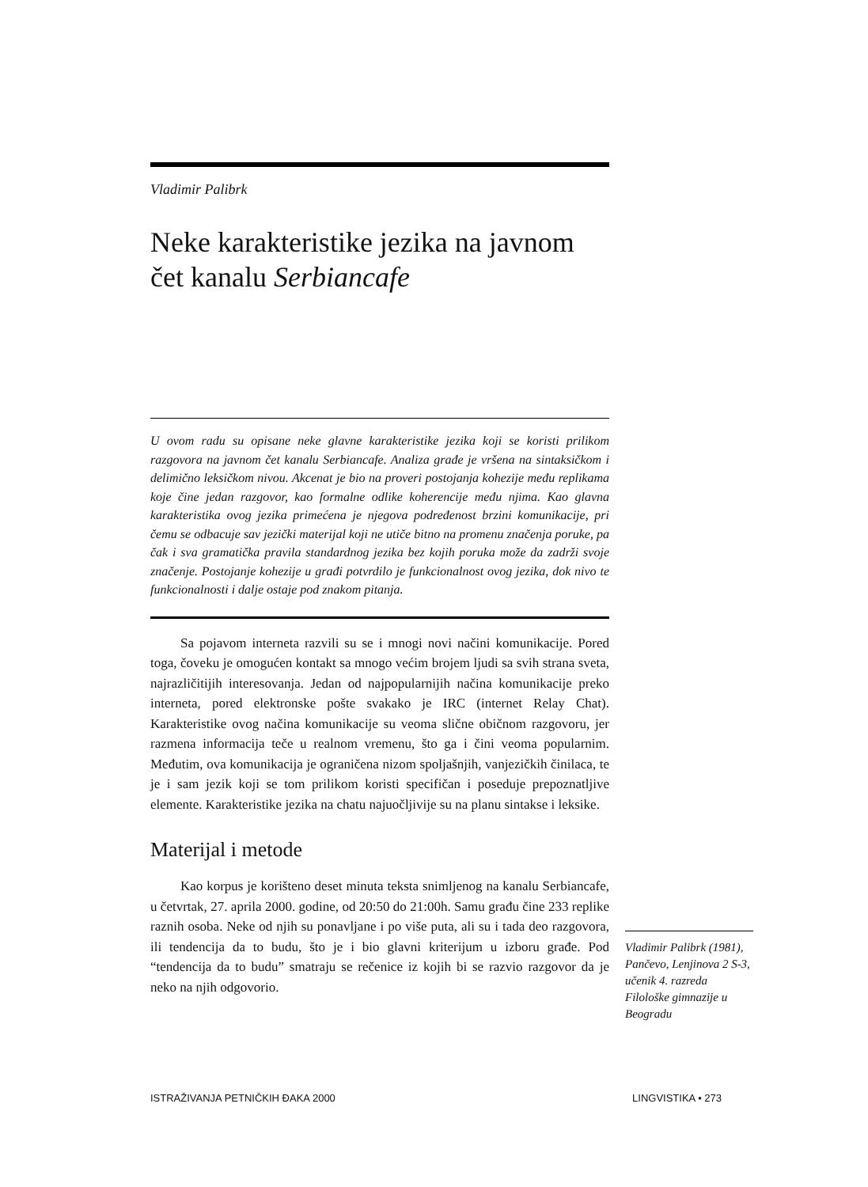Vladimir Palibrk
Neke karakteristike jezika na javnom čet kanalu Serbiancafe
U ovom radu su opisane neke glavne karakteristike jezika koji se koristi prilikom razgovora na javnom čet kanalu Serbiancafe. Analiza građe je vršena na sintaksičkom i delimično leksičkom nivou. Akcenat je bio na proveri postojanja kohezije među replikama koje čine jedan razgovor, kao formalne odlike koherencije među njima. Kao glavna karakteristika ovog jezika primećena je njegova podređenost brzini komunikacije, pri čemu se odbacuje sav jezički materijal koji ne utiče bitno na promenu značenja poruke, pa čak i sva gramatička pravila standardnog jezika bez kojih poruka može da zadrži svoje značenje. Postojanje kohezije u građi potvrdilo je funkcionalnost ovog jezika, dok nivo te funkcionalnosti i dalje ostaje pod znakom pitanja.
Sa pojavom interneta razvili su se i mnogi novi načini komunikacije. Pored toga, čoveku je omogućen kontakt sa mnogo većim brojem ljudi sa svih strana sveta, najrazličitijih interesovanja. Jedan od najpopularnijih načina komunikacije preko interneta, pored elektronske pošte svakako je IRC (internet Relay Chat). Karakteristike ovog načina komunikacije su veoma slične običnom razgovoru, jer razmena informacija teče u realnom vremenu, što ga i čini veoma popularnim. Međutim, ova komunikacija je ograničena nizom spoljašnjih, vanjezičkih činilaca, te je i sam jezik koji se tom prilikom koristi specifičan i poseduje prepoznatljive elemente. Karakteristike jezika na chatu najuočljivije su na planu sintakse i leksike.
Materijal i metode
Kao korpus je korišteno deset minuta teksta snimljenog na kanalu Serbiancafe, u četvrtak, 27. aprila 2000. godine, od 20:50 do 21:00h. Samu građu čine 233 replike raznih osoba. Neke od njih su ponavljane i po više puta, ali su i tada deo razgovora, ili tendencija da to budu, što je i bio glavni kriterijum u izboru građe. Pod “tendencija da to budu” smatraju se rečenice iz kojih bi se razvio razgovor da je neko na njih odgovorio.
Vladimir Palibrk (1981), Pančevo, Lenjinova 2 S-3, učenik 4. razreda Filološke gimnazije u Beogradu
ISTRAŽIVANJA PETNIČKIH ĐAKA 2000 LINGVISTIKA • 273